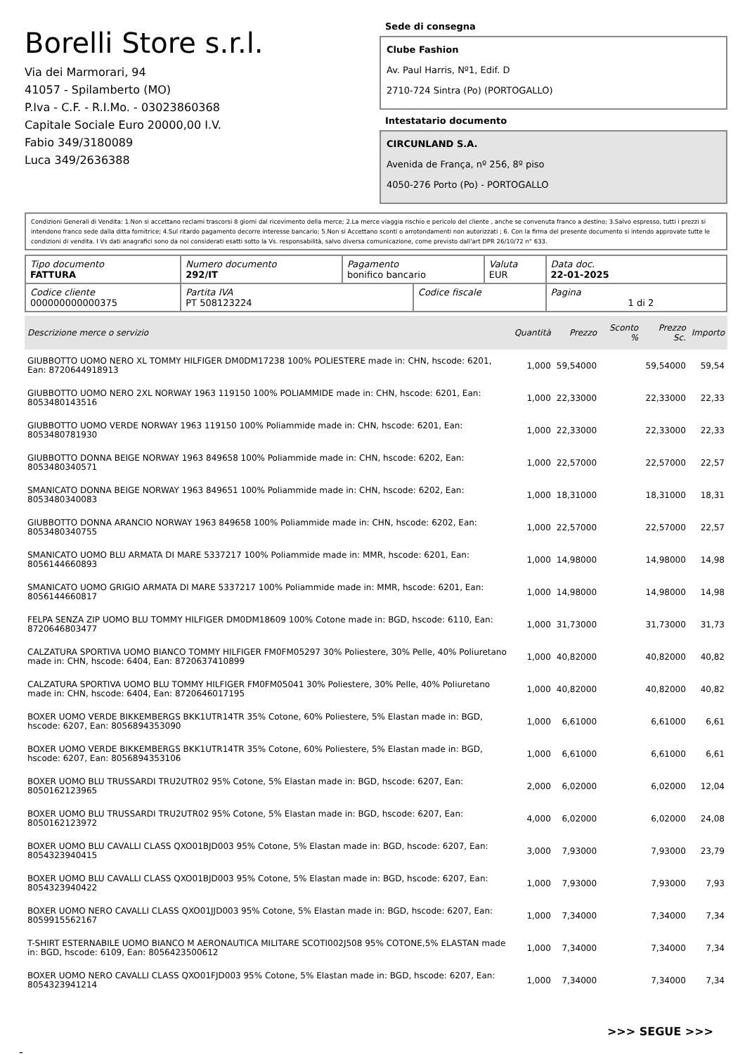Borelli Store s.r.l.
Via dei Marmorari, 94
41057 - Spilamberto (MO)
P.Iva - C.F. - R.I.Mo. - 03023860368
Capitale Sociale Euro 20000,00 I.V.
Fabio 349/3180089
Luca 349/2636388
Sede di consegna
Clube Fashion
Av. Paul Harris, Nº1, Edif. D
2710-724 Sintra (Po) (PORTOGALLO)
Intestatario documento
CIRCUNLAND S.A.
Avenida de França, nº 256, 8º piso
4050-276 Porto (Po) - PORTOGALLO
Condizioni Generali di Vendita: 1.Non si accettano reclami trascorsi 8 giorni dal ricevimento della merce; 2.La merce viaggia rischio e pericolo del cliente , anche se convenuta franco a destino; 3.Salvo espresso, tutti i prezzi si intendono franco sede dalla ditta fornitrice; 4.Sul ritardo pagamento decorre interesse bancario; 5.Non si Accettano sconti o arrotondamenti non autorizzati ; 6. Con la firma del presente documento si intendo approvate tutte le condizioni di vendita. I Vs dati anagrafici sono da noi considerati esatti sotto la Vs. responsabilità, salvo diversa comunicazione, come previsto dall'art DPR 26/10/72 n° 633.
| Tipo documento FATTURA | Numero documento 292/IT | Pagamento bonifico bancario | | Valuta EUR | Data doc. 22-01-2025 |
| Codice cliente 000000000000375 | Partita IVA PT 508123224 | | Codice fiscale | | Pagina 1 di 2 |
| Descrizione merce o servizio | Quantità | Prezzo | Sconto % | Prezzo Sc. | Importo |
| --- | --- | --- | --- | --- | --- |
| GIUBBOTTO UOMO NERO XL TOMMY HILFIGER DM0DM17238 100% POLIESTERE made in: CHN, hscode: 6201, Ean: 8720644918913 | 1,000 | 59,54000 | | 59,54000 | 59,54 |
| GIUBBOTTO UOMO NERO 2XL NORWAY 1963 119150 100% POLIAMMIDE made in: CHN, hscode: 6201, Ean: 8053480143516 | 1,000 | 22,33000 | | 22,33000 | 22,33 |
| GIUBBOTTO UOMO VERDE NORWAY 1963 119150 100% Poliammide made in: CHN, hscode: 6201, Ean: 8053480781930 | 1,000 | 22,33000 | | 22,33000 | 22,33 |
| GIUBBOTTO DONNA BEIGE NORWAY 1963 849658 100% Poliammide made in: CHN, hscode: 6202, Ean: 8053480340571 | 1,000 | 22,57000 | | 22,57000 | 22,57 |
| SMANICATO DONNA BEIGE NORWAY 1963 849651 100% Poliammide made in: CHN, hscode: 6202, Ean: 8053480340083 | 1,000 | 18,31000 | | 18,31000 | 18,31 |
| GIUBBOTTO DONNA ARANCIO NORWAY 1963 849658 100% Poliammide made in: CHN, hscode: 6202, Ean: 8053480340755 | 1,000 | 22,57000 | | 22,57000 | 22,57 |
| SMANICATO UOMO BLU ARMATA DI MARE 5337217 100% Poliammide made in: MMR, hscode: 6201, Ean: 8056144660893 | 1,000 | 14,98000 | | 14,98000 | 14,98 |
| SMANICATO UOMO GRIGIO ARMATA DI MARE 5337217 100% Poliammide made in: MMR, hscode: 6201, Ean: 8056144660817 | 1,000 | 14,98000 | | 14,98000 | 14,98 |
| FELPA SENZA ZIP UOMO BLU TOMMY HILFIGER DM0DM18609 100% Cotone made in: BGD, hscode: 6110, Ean: 8720646803477 | 1,000 | 31,73000 | | 31,73000 | 31,73 |
| CALZATURA SPORTIVA UOMO BIANCO TOMMY HILFIGER FM0FM05297 30% Poliestere, 30% Pelle, 40% Poliuretano made in: CHN, hscode: 6404, Ean: 8720637410899 | 1,000 | 40,82000 | | 40,82000 | 40,82 |
| CALZATURA SPORTIVA UOMO BLU TOMMY HILFIGER FM0FM05041 30% Poliestere, 30% Pelle, 40% Poliuretano made in: CHN, hscode: 6404, Ean: 8720646017195 | 1,000 | 40,82000 | | 40,82000 | 40,82 |
| BOXER UOMO VERDE BIKKEMBERGS BKK1UTR14TR 35% Cotone, 60% Poliestere, 5% Elastan made in: BGD, hscode: 6207, Ean: 8056894353090 | 1,000 | 6,61000 | | 6,61000 | 6,61 |
| BOXER UOMO VERDE BIKKEMBERGS BKK1UTR14TR 35% Cotone, 60% Poliestere, 5% Elastan made in: BGD, hscode: 6207, Ean: 8056894353106 | 1,000 | 6,61000 | | 6,61000 | 6,61 |
| BOXER UOMO BLU TRUSSARDI TRU2UTR02 95% Cotone, 5% Elastan made in: BGD, hscode: 6207, Ean: 8050162123965 | 2,000 | 6,02000 | | 6,02000 | 12,04 |
| BOXER UOMO BLU TRUSSARDI TRU2UTR02 95% Cotone, 5% Elastan made in: BGD, hscode: 6207, Ean: 8050162123972 | 4,000 | 6,02000 | | 6,02000 | 24,08 |
| BOXER UOMO BLU CAVALLI CLASS QXO01BJD003 95% Cotone, 5% Elastan made in: BGD, hscode: 6207, Ean: 8054323940415 | 3,000 | 7,93000 | | 7,93000 | 23,79 |
| BOXER UOMO BLU CAVALLI CLASS QXO01BJD003 95% Cotone, 5% Elastan made in: BGD, hscode: 6207, Ean: 8054323940422 | 1,000 | 7,93000 | | 7,93000 | 7,93 |
| BOXER UOMO NERO CAVALLI CLASS QXO01JJD003 95% Cotone, 5% Elastan made in: BGD, hscode: 6207, Ean: 8059915562167 | 1,000 | 7,34000 | | 7,34000 | 7,34 |
| T-SHIRT ESTERNABILE UOMO BIANCO M AERONAUTICA MILITARE SCOTI002J508 95% COTONE,5% ELASTAN made in: BGD, hscode: 6109, Ean: 8056423500612 | 1,000 | 7,34000 | | 7,34000 | 7,34 |
| BOXER UOMO NERO CAVALLI CLASS QXO01FJD003 95% Cotone, 5% Elastan made in: BGD, hscode: 6207, Ean: 8054323941214 | 1,000 | 7,34000 | | 7,34000 | 7,34 |
>>> SEGUE >>>
-